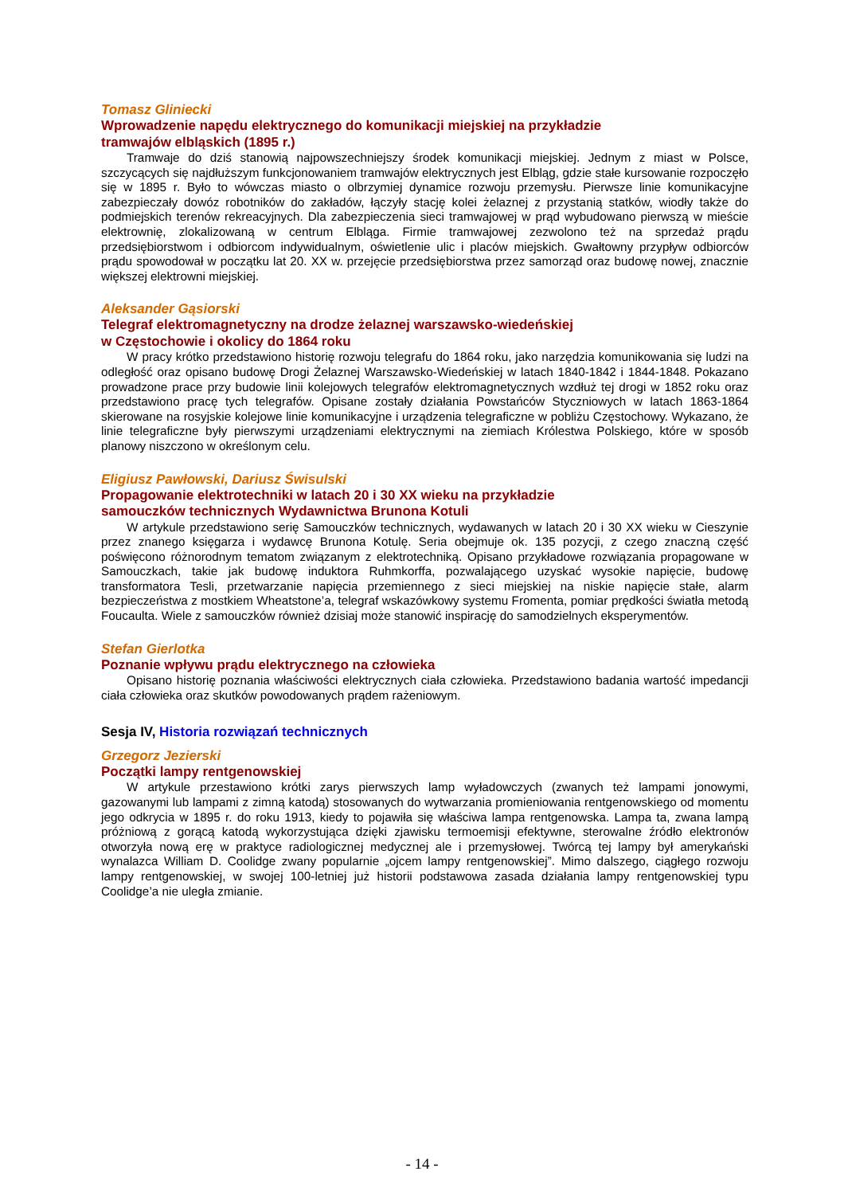Tomasz Gliniecki
Wprowadzenie napędu elektrycznego do komunikacji miejskiej na przykładzie
tramwajów elbląskich (1895 r.)
Tramwaje do dziś stanowią najpowszechniejszy środek komunikacji miejskiej. Jednym z miast w Polsce, szczycących się najdłuższym funkcjonowaniem tramwajów elektrycznych jest Elbląg, gdzie stałe kursowanie rozpoczęło się w 1895 r. Było to wówczas miasto o olbrzymiej dynamice rozwoju przemysłu. Pierwsze linie komunikacyjne zabezpieczały dowóz robotników do zakładów, łączyły stację kolei żelaznej z przystanią statków, wiodły także do podmiejskich terenów rekreacyjnych. Dla zabezpieczenia sieci tramwajowej w prąd wybudowano pierwszą w mieście elektrownię, zlokalizowaną w centrum Elbląga. Firmie tramwajowej zezwolono też na sprzedaż prądu przedsiębiorstwom i odbiorcom indywidualnym, oświetlenie ulic i placów miejskich. Gwałtowny przypływ odbiorców prądu spowodował w początku lat 20. XX w. przejęcie przedsiębiorstwa przez samorząd oraz budowę nowej, znacznie większej elektrowni miejskiej.
Aleksander Gąsiorski
Telegraf elektromagnetyczny na drodze żelaznej warszawsko-wiedeńskiej
w Częstochowie i okolicy do 1864 roku
W pracy krótko przedstawiono historię rozwoju telegrafu do 1864 roku, jako narzędzia komunikowania się ludzi na odległość oraz opisano budowę Drogi Żelaznej Warszawsko-Wiedeńskiej w latach 1840-1842 i 1844-1848. Pokazano prowadzone prace przy budowie linii kolejowych telegrafów elektromagnetycznych wzdłuż tej drogi w 1852 roku oraz przedstawiono pracę tych telegrafów. Opisane zostały działania Powstańców Styczniowych w latach 1863-1864 skierowane na rosyjskie kolejowe linie komunikacyjne i urządzenia telegraficzne w pobliżu Częstochowy. Wykazano, że linie telegraficzne były pierwszymi urządzeniami elektrycznymi na ziemiach Królestwa Polskiego, które w sposób planowy niszczono w określonym celu.
Eligiusz Pawłowski, Dariusz Świsulski
Propagowanie elektrotechniki w latach 20 i 30 XX wieku na przykładzie
samouczków technicznych Wydawnictwa Brunona Kotuli
W artykule przedstawiono serię Samouczków technicznych, wydawanych w latach 20 i 30 XX wieku w Cieszynie przez znanego księgarza i wydawcę Brunona Kotulę. Seria obejmuje ok. 135 pozycji, z czego znaczną część poświęcono różnorodnym tematom związanym z elektrotechniką. Opisano przykładowe rozwiązania propagowane w Samouczkach, takie jak budowę induktora Ruhmkorffa, pozwalającego uzyskać wysokie napięcie, budowę transformatora Tesli, przetwarzanie napięcia przemiennego z sieci miejskiej na niskie napięcie stałe, alarm bezpieczeństwa z mostkiem Wheatstone’a, telegraf wskazówkowy systemu Fromenta, pomiar prędkości światła metodą Foucaulta. Wiele z samouczków również dzisiaj może stanowić inspirację do samodzielnych eksperymentów.
Stefan Gierlotka
Poznanie wpływu prądu elektrycznego na człowieka
Opisano historię poznania właściwości elektrycznych ciała człowieka. Przedstawiono badania wartość impedancji ciała człowieka oraz skutków powodowanych prądem rażeniowym.
Sesja IV, Historia rozwiązań technicznych
Grzegorz Jezierski
Początki lampy rentgenowskiej
W artykule przestawiono krótki zarys pierwszych lamp wyładowczych (zwanych też lampami jonowymi, gazowanymi lub lampami z zimną katodą) stosowanych do wytwarzania promieniowania rentgenowskiego od momentu jego odkrycia w 1895 r. do roku 1913, kiedy to pojawiła się właściwa lampa rentgenowska. Lampa ta, zwana lampą próżniową z gorącą katodą wykorzystująca dzięki zjawisku termoemisji efektywne, sterowalne źródło elektronów otworzyła nową erę w praktyce radiologicznej medycznej ale i przemysłowej. Twórcą tej lampy był amerykański wynalazca William D. Coolidge zwany popularnie „ojcem lampy rentgenowskiej”. Mimo dalszego, ciągłego rozwoju lampy rentgenowskiej, w swojej 100-letniej już historii podstawowa zasada działania lampy rentgenowskiej typu Coolidge’a nie uległa zmianie.
- 14 -